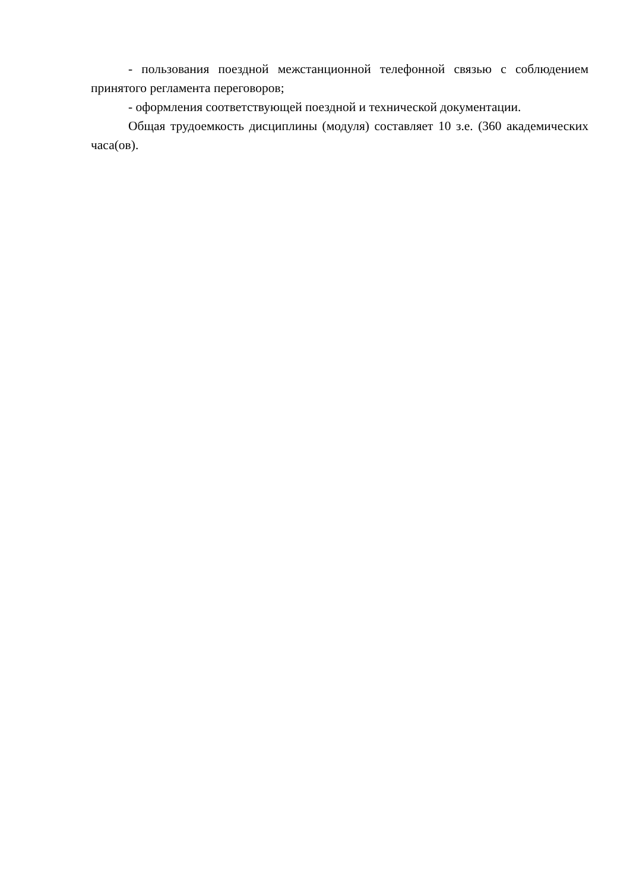- пользования поездной межстанционной телефонной связью с соблюдением принятого регламента переговоров;
- оформления соответствующей поездной и технической документации.
Общая трудоемкость дисциплины (модуля) составляет 10 з.е. (360 академических часа(ов).